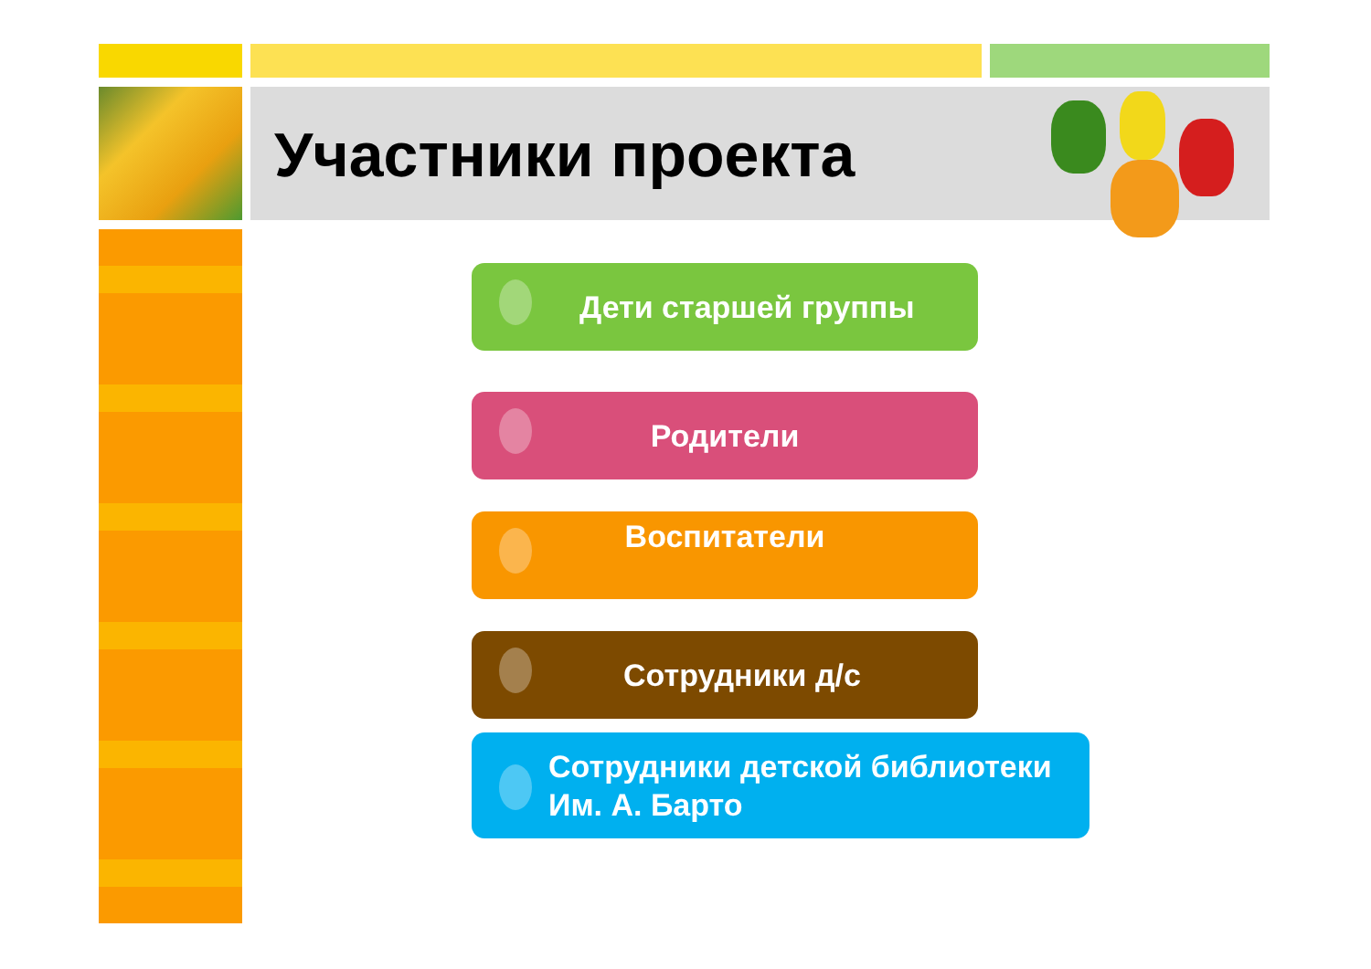Участники проекта
Дети старшей группы
Родители
Воспитатели
Сотрудники д/с
Сотрудники детской библиотеки
Им. А. Барто